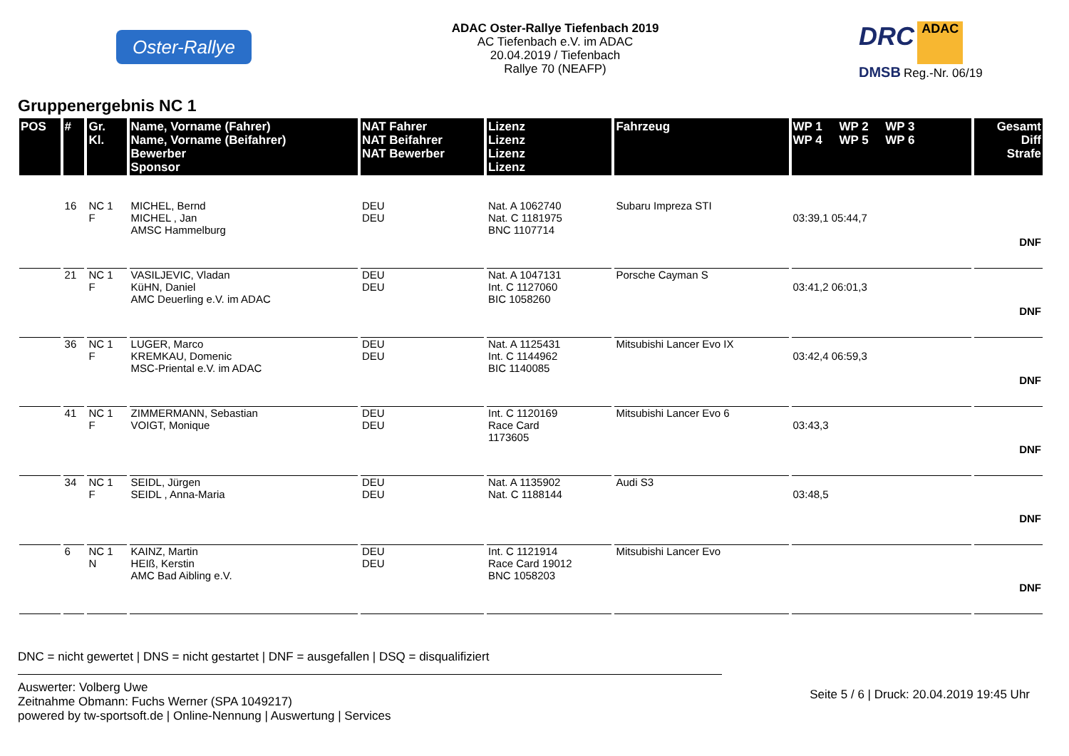Oster-Rallye
ADAC Oster-Rallye Tiefenbach 2019
AC Tiefenbach e.V. im ADAC
20.04.2019 / Tiefenbach
Rallye 70 (NEAFP)
DRC ADAC
DMSB Reg.-Nr. 06/19
Gruppenergebnis NC 1
| POS | # | Gr. Kl. | Name, Vorname (Fahrer) Name, Vorname (Beifahrer) Bewerber Sponsor | NAT Fahrer NAT Beifahrer NAT Bewerber | Lizenz Lizenz Lizenz Lizenz | Fahrzeug | WP 1 WP 2 WP 3 WP 4 WP 5 WP 6 | Gesamt Diff Strafe |
| --- | --- | --- | --- | --- | --- | --- | --- | --- |
| | 16 | NC 1 F | MICHEL, Bernd MICHEL , Jan AMSC Hammelburg | DEU DEU | Nat. A 1062740 Nat. C 1181975 BNC 1107714 | Subaru Impreza STI | 03:39,1 05:44,7 | DNF |
| | 21 | NC 1 F | VASILJEVIC, Vladan KüHN, Daniel AMC Deuerling e.V. im ADAC | DEU DEU | Nat. A 1047131 Int. C 1127060 BIC 1058260 | Porsche Cayman S | 03:41,2 06:01,3 | DNF |
| | 36 | NC 1 F | LUGER, Marco KREMKAU, Domenic MSC-Priental e.V. im ADAC | DEU DEU | Nat. A 1125431 Int. C 1144962 BIC 1140085 | Mitsubishi Lancer Evo IX | 03:42,4 06:59,3 | DNF |
| | 41 | NC 1 F | ZIMMERMANN, Sebastian VOIGT, Monique | DEU DEU | Int. C 1120169 Race Card 1173605 | Mitsubishi Lancer Evo 6 | 03:43,3 | DNF |
| | 34 | NC 1 F | SEIDL, Jürgen SEIDL , Anna-Maria | DEU DEU | Nat. A 1135902 Nat. C 1188144 | Audi S3 | 03:48,5 | DNF |
| | 6 | NC 1 N | KAINZ, Martin HEIß, Kerstin AMC Bad Aibling e.V. | DEU DEU | Int. C 1121914 Race Card 19012 BNC 1058203 | Mitsubishi Lancer Evo | | DNF |
DNC = nicht gewertet | DNS = nicht gestartet | DNF = ausgefallen | DSQ = disqualifiziert
Auswerter: Volberg Uwe
Zeitnahme Obmann: Fuchs Werner (SPA 1049217)
powered by tw-sportsoft.de | Online-Nennung | Auswertung | Services
Seite 5 / 6 | Druck: 20.04.2019 19:45 Uhr